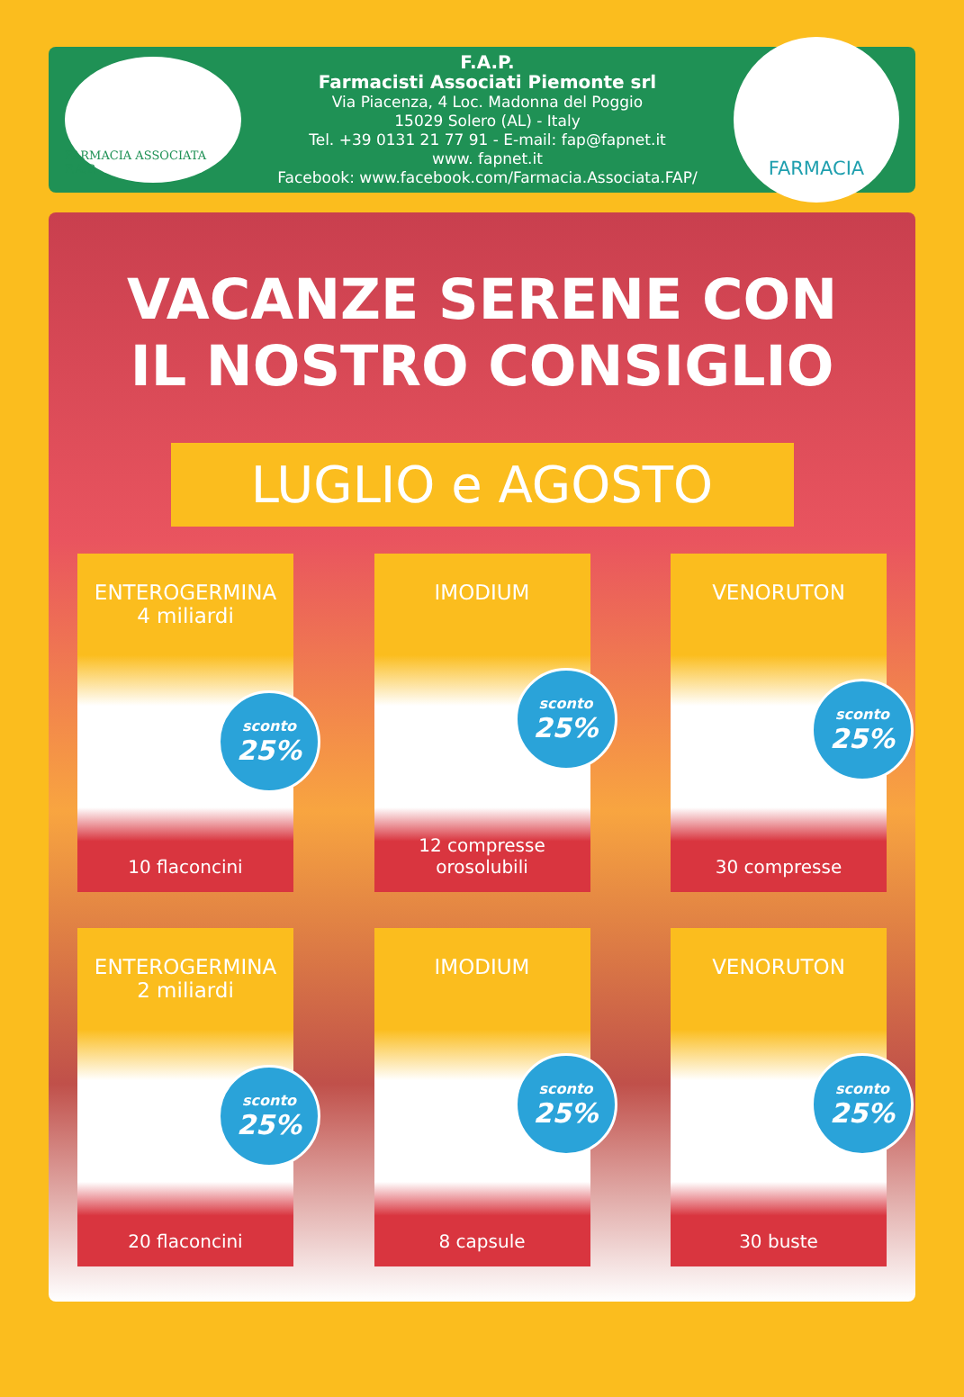FARMACIA ASSOCIATA F.A.P.
F.A.P.
Farmacisti Associati Piemonte srl
Via Piacenza, 4 Loc. Madonna del Poggio
15029 Solero (AL) - Italy
Tel. +39 0131 21 77 91 - E-mail: fap@fapnet.it
www. fapnet.it
Facebook: www.facebook.com/Farmacia.Associata.FAP/
FARMACIA
VACANZE SERENE CON
IL NOSTRO CONSIGLIO
LUGLIO e AGOSTO
ENTEROGERMINA
4 miliardi
sconto
25%
10 flaconcini
IMODIUM
sconto
25%
12 compresse
orosolubili
VENORUTON
sconto
25%
30 compresse
ENTEROGERMINA
2 miliardi
sconto
25%
20 flaconcini
IMODIUM
sconto
25%
8 capsule
VENORUTON
sconto
25%
30 buste